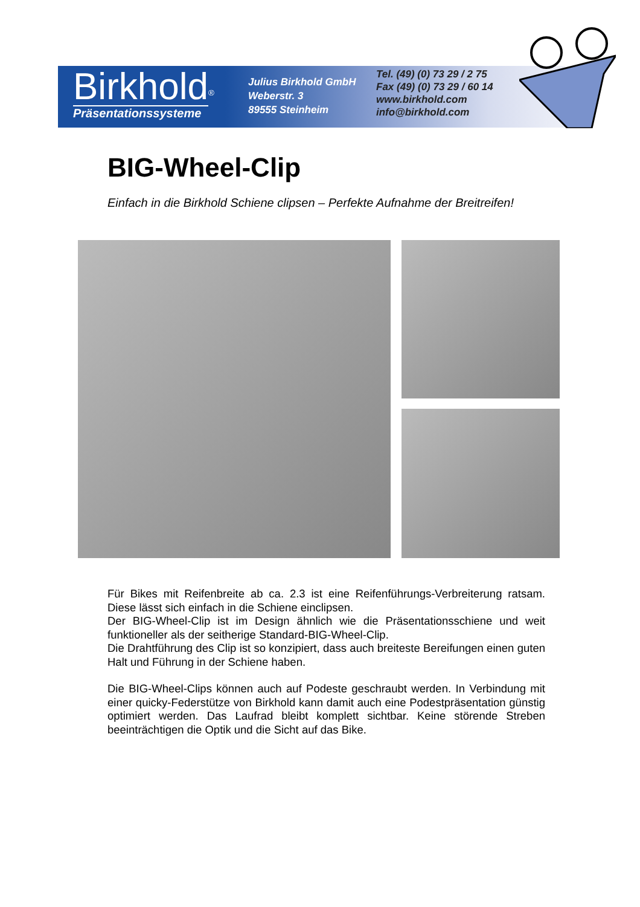Birkhold
<sup>®</sup>
Präsentationssysteme
Julius Birkhold GmbH
Weberstr. 3
89555 Steinheim
Tel. (49) (0) 73 29 / 2 75
Fax (49) (0) 73 29 / 60 14
www.birkhold.com
info@birkhold.com
BIG-Wheel-Clip
Einfach in die Birkhold Schiene clipsen – Perfekte Aufnahme der Breitreifen!
Für Bikes mit Reifenbreite ab ca. 2.3 ist eine Reifenführungs-Verbreiterung ratsam. Diese lässt sich einfach in die Schiene einclipsen.
Der BIG-Wheel-Clip ist im Design ähnlich wie die Präsentationsschiene und weit funktioneller als der seitherige Standard-BIG-Wheel-Clip.
Die Drahtführung des Clip ist so konzipiert, dass auch breiteste Bereifungen einen guten Halt und Führung in der Schiene haben.
Die BIG-Wheel-Clips können auch auf Podeste geschraubt werden. In Verbindung mit einer quicky-Federstütze von Birkhold kann damit auch eine Podestpräsentation günstig optimiert werden. Das Laufrad bleibt komplett sichtbar. Keine störende Streben beeinträchtigen die Optik und die Sicht auf das Bike.